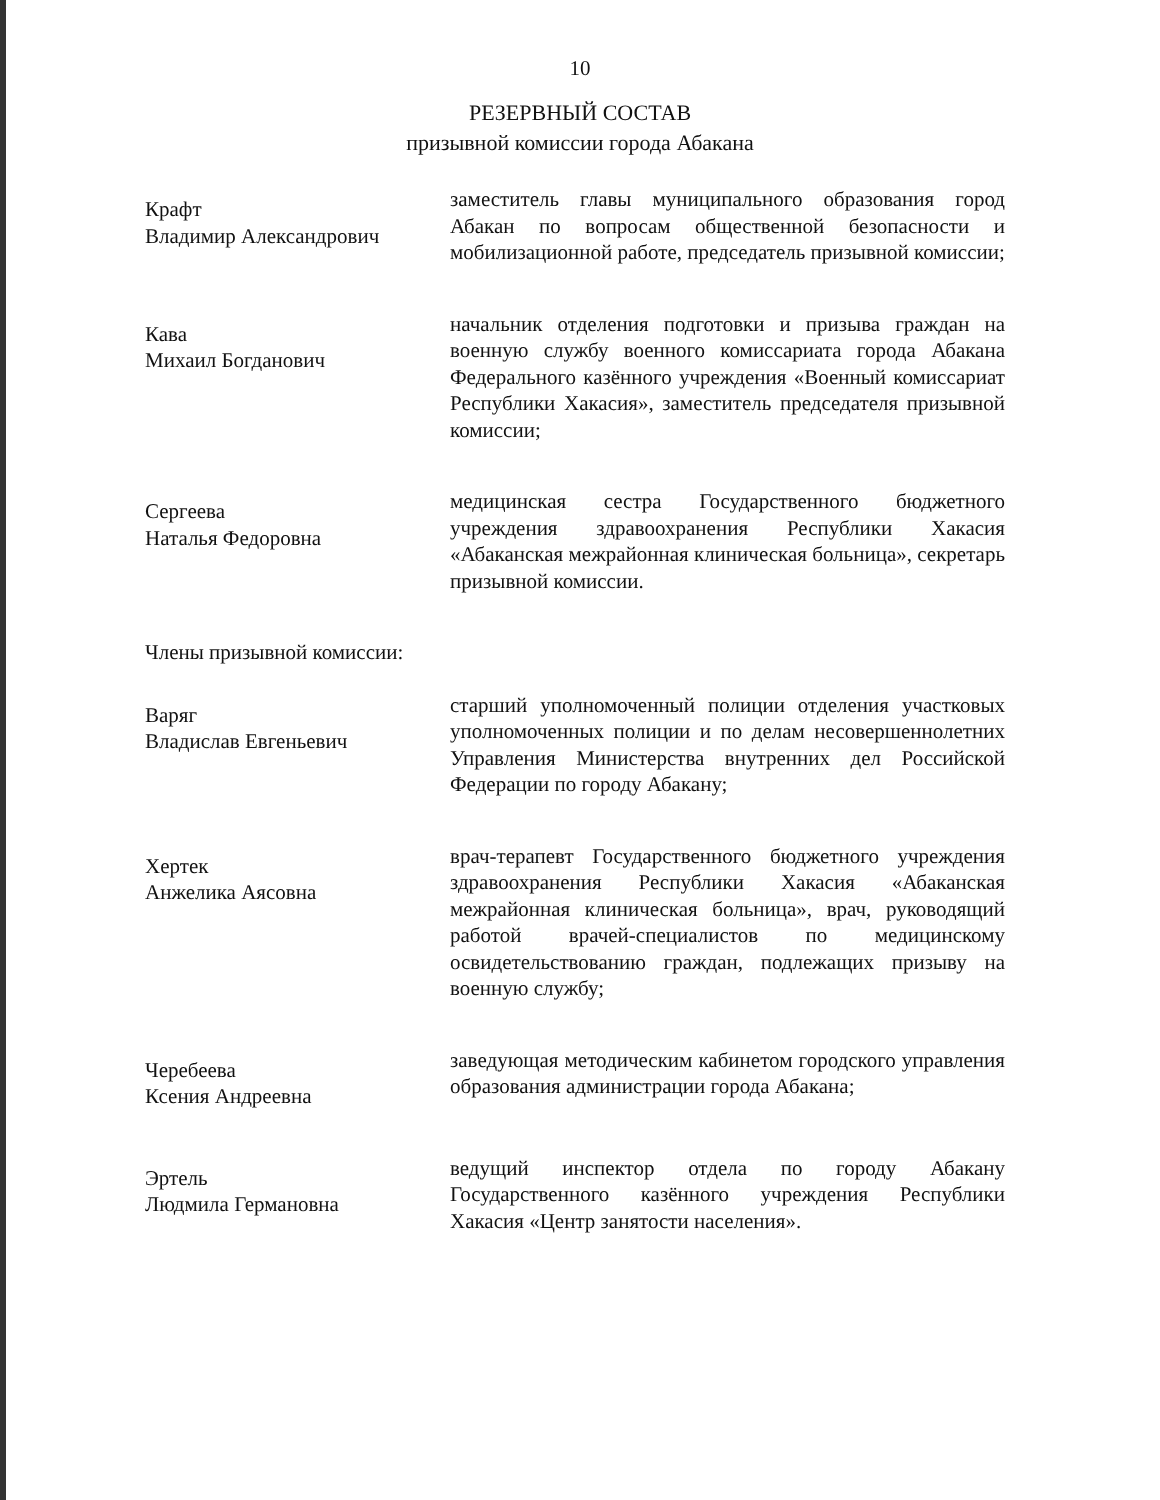10
РЕЗЕРВНЫЙ СОСТАВ
призывной комиссии города Абакана
Крафт
Владимир Александрович
заместитель главы муниципального образования город Абакан по вопросам общественной безопасности и мобилизационной работе, председатель призывной комиссии;
Кава
Михаил Богданович
начальник отделения подготовки и призыва граждан на военную службу военного комиссариата города Абакана Федерального казённого учреждения «Военный комиссариат Республики Хакасия», заместитель председателя призывной комиссии;
Сергеева
Наталья Федоровна
медицинская сестра Государственного бюджетного учреждения здравоохранения Республики Хакасия «Абаканская межрайонная клиническая больница», секретарь призывной комиссии.
Члены призывной комиссии:
Варяг
Владислав Евгеньевич
старший уполномоченный полиции отделения участковых уполномоченных полиции и по делам несовершеннолетних Управления Министерства внутренних дел Российской Федерации по городу Абакану;
Хертек
Анжелика Аясовна
врач-терапевт Государственного бюджетного учреждения здравоохранения Республики Хакасия «Абаканская межрайонная клиническая больница», врач, руководящий работой врачей-специалистов по медицинскому освидетельствованию граждан, подлежащих призыву на военную службу;
Черебеева
Ксения Андреевна
заведующая методическим кабинетом городского управления образования администрации города Абакана;
Эртель
Людмила Германовна
ведущий инспектор отдела по городу Абакану Государственного казённого учреждения Республики Хакасия «Центр занятости населения».